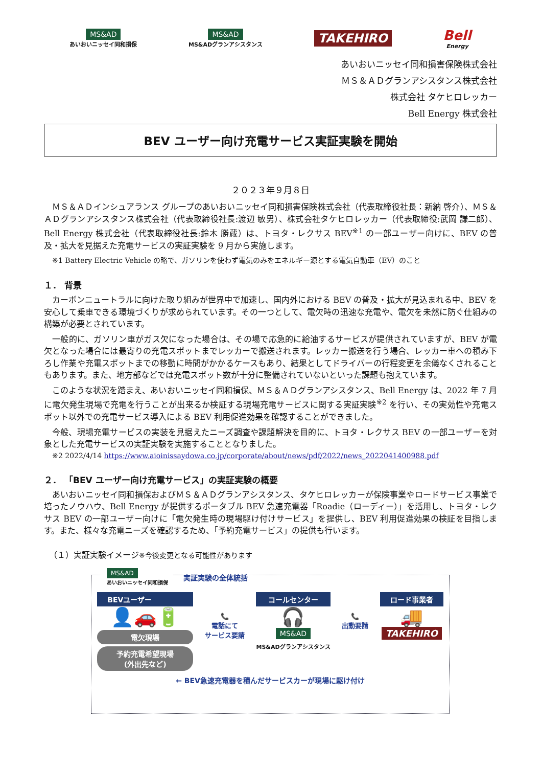MS&AD
あいおいニッセイ同和損保
MS&AD
MS&ADグランアシスタンス
TAKEHIRO
Bell
Energy
あいおいニッセイ同和損害保険株式会社
ＭＳ＆ＡＤグランアシスタンス株式会社
株式会社 タケヒロレッカー
Bell Energy 株式会社
BEV ユーザー向け充電サービス実証実験を開始
２０２３年９月８日
ＭＳ＆ＡＤインシュアランス グループのあいおいニッセイ同和損害保険株式会社（代表取締役社長：新納 啓介）、ＭＳ＆ＡＤグランアシスタンス株式会社（代表取締役社長:渡辺 敏男）、株式会社タケヒロレッカー（代表取締役:武岡 謙二郎）、Bell Energy 株式会社（代表取締役社長:鈴木 勝蔵）は、トヨタ・レクサス BEV<sup>※1</sup> の一部ユーザー向けに、BEV の普及・拡大を見据えた充電サービスの実証実験を 9 月から実施します。
※1 Battery Electric Vehicle の略で、ガソリンを使わず電気のみをエネルギー源とする電気自動車（EV）のこと
１． 背景
カーボンニュートラルに向けた取り組みが世界中で加速し、国内外における BEV の普及・拡大が見込まれる中、BEV を安心して乗車できる環境づくりが求められています。その一つとして、電欠時の迅速な充電や、電欠を未然に防ぐ仕組みの構築が必要とされています。
一般的に、ガソリン車がガス欠になった場合は、その場で応急的に給油するサービスが提供されていますが、BEV が電欠となった場合には最寄りの充電スポットまでレッカーで搬送されます。レッカー搬送を行う場合、レッカー車への積み下ろし作業や充電スポットまでの移動に時間がかかるケースもあり、結果としてドライバーの行程変更を余儀なくされることもあります。また、地方部などでは充電スポット数が十分に整備されていないといった課題も抱えています。
このような状況を踏まえ、あいおいニッセイ同和損保、ＭＳ＆ＡＤグランアシスタンス、Bell Energy は、2022 年 7 月に電欠発生現場で充電を行うことが出来るか検証する現場充電サービスに関する実証実験<sup>※2</sup> を行い、その実効性や充電スポット以外での充電サービス導入による BEV 利用促進効果を確認することができました。
今般、現場充電サービスの実装を見据えたニーズ調査や課題解決を目的に、トヨタ・レクサス BEV の一部ユーザーを対象とした充電サービスの実証実験を実施することとなりました。
※2 2022/4/14 https://www.aioinissaydowa.co.jp/corporate/about/news/pdf/2022/news_2022041400988.pdf
２． 「BEV ユーザー向け充電サービス」の実証実験の概要
あいおいニッセイ同和損保およびＭＳ＆ＡＤグランアシスタンス、タケヒロレッカーが保険事業やロードサービス事業で培ったノウハウ、Bell Energy が提供するポータブル BEV 急速充電器「Roadie（ローディー）」を活用し、トヨタ・レクサス BEV の一部ユーザー向けに「電欠発生時の現場駆け付けサービス」を提供し、BEV 利用促進効果の検証を目指します。また、様々な充電ニーズを確認するため、「予約充電サービス」の提供も行います。
（１）実証実験イメージ※今後変更となる可能性があります
MS&AD
あいおいニッセイ同和損保 実証実験の全体統括
BEVユーザー
👤🚗🔋
電欠現場
予約充電希望現場
(外出先など)
📞
電話にて
サービス要請
コールセンター
🎧
MS&AD
MS&ADグランアシスタンス
📞
出動要請
ロード事業者
🚚
TAKEHIRO
← BEV急速充電器を積んだサービスカーが現場に駆け付け